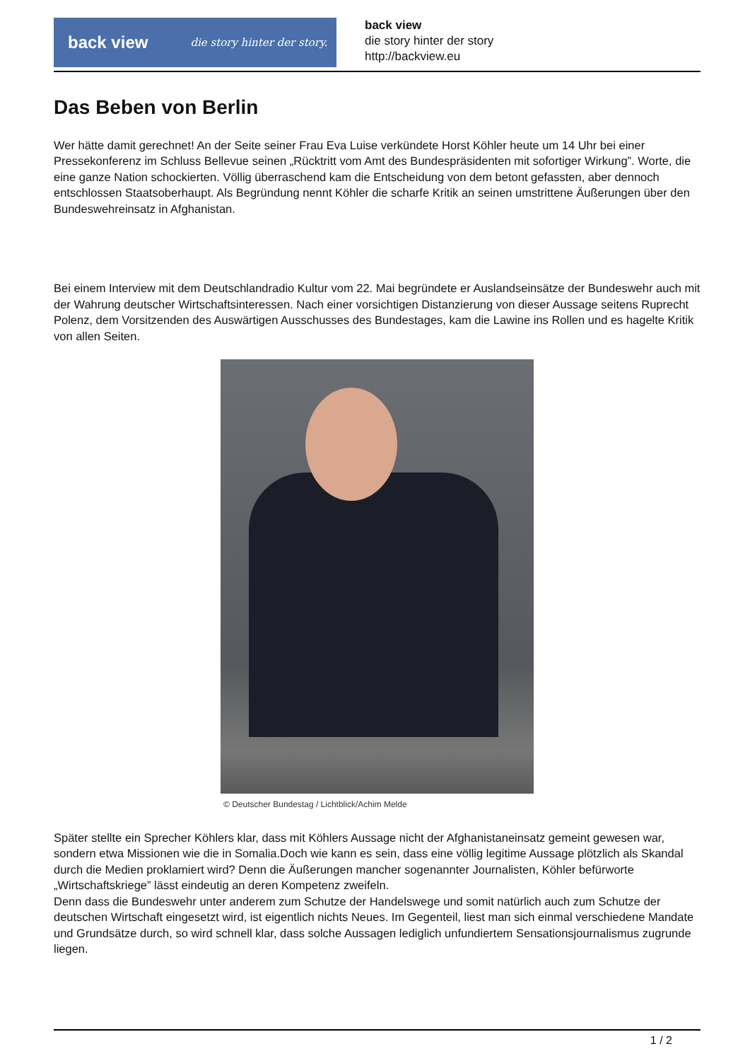back view die story hinter der story.
back view
die story hinter der story
http://backview.eu
Das Beben von Berlin
Wer hätte damit gerechnet! An der Seite seiner Frau Eva Luise verkündete Horst Köhler heute um 14 Uhr bei einer Pressekonferenz im Schluss Bellevue seinen „Rücktritt vom Amt des Bundespräsidenten mit sofortiger Wirkung”. Worte, die eine ganze Nation schockierten. Völlig überraschend kam die Entscheidung von dem betont gefassten, aber dennoch entschlossen Staatsoberhaupt. Als Begründung nennt Köhler die scharfe Kritik an seinen umstrittene Äußerungen über den Bundeswehreinsatz in Afghanistan.
Bei einem Interview mit dem Deutschlandradio Kultur vom 22. Mai begründete er Auslandseinsätze der Bundeswehr auch mit der Wahrung deutscher Wirtschaftsinteressen. Nach einer vorsichtigen Distanzierung von dieser Aussage seitens Ruprecht Polenz, dem Vorsitzenden des Auswärtigen Ausschusses des Bundestages, kam die Lawine ins Rollen und es hagelte Kritik von allen Seiten.
© Deutscher Bundestag / Lichtblick/Achim Melde
Später stellte ein Sprecher Köhlers klar, dass mit Köhlers Aussage nicht der Afghanistaneinsatz gemeint gewesen war, sondern etwa Missionen wie die in Somalia.Doch wie kann es sein, dass eine völlig legitime Aussage plötzlich als Skandal durch die Medien proklamiert wird? Denn die Äußerungen mancher sogenannter Journalisten, Köhler befürworte „Wirtschaftskriege” lässt eindeutig an deren Kompetenz zweifeln.
Denn dass die Bundeswehr unter anderem zum Schutze der Handelswege und somit natürlich auch zum Schutze der deutschen Wirtschaft eingesetzt wird, ist eigentlich nichts Neues. Im Gegenteil, liest man sich einmal verschiedene Mandate und Grundsätze durch, so wird schnell klar, dass solche Aussagen lediglich unfundiertem Sensationsjournalismus zugrunde liegen.
1 / 2